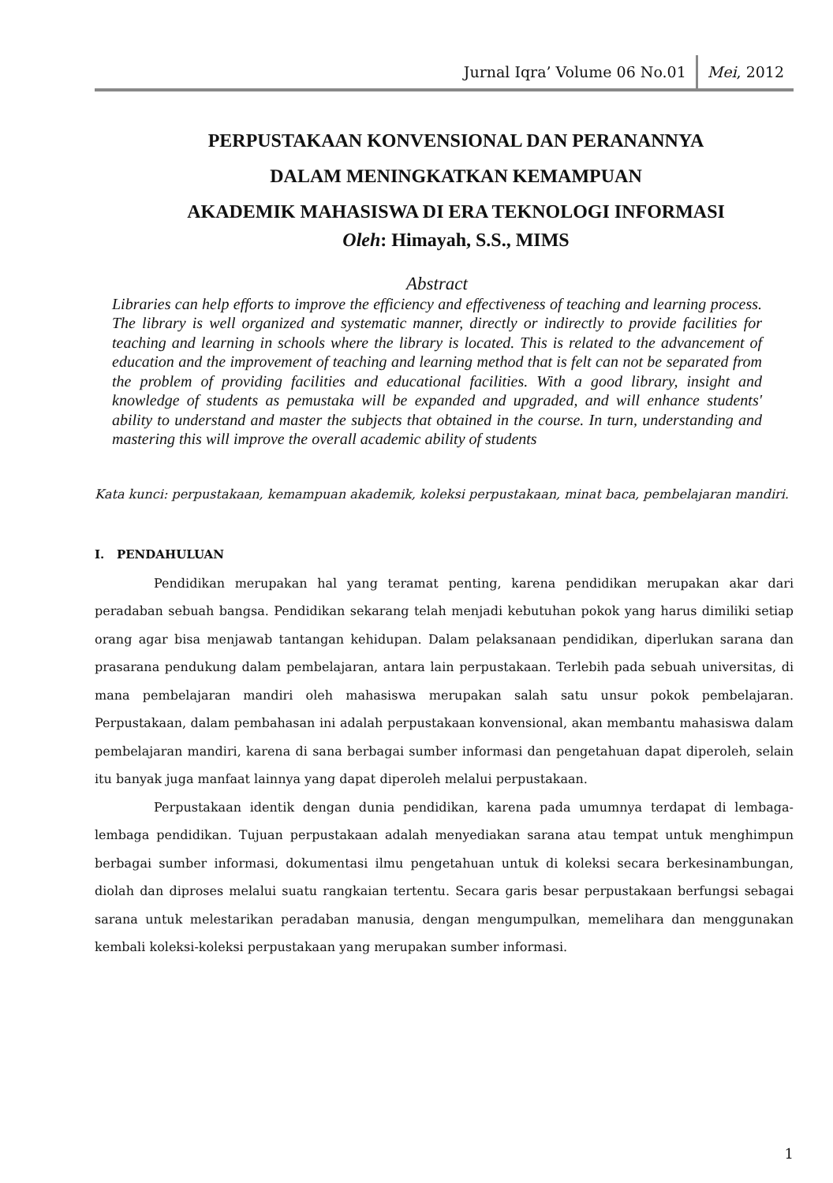Jurnal Iqra’ Volume 06 No.01 Mei, 2012
PERPUSTAKAAN KONVENSIONAL DAN PERANANNYA
DALAM MENINGKATKAN KEMAMPUAN
AKADEMIK MAHASISWA DI ERA TEKNOLOGI INFORMASI
Oleh: Himayah, S.S., MIMS
Abstract
Libraries can help efforts to improve the efficiency and effectiveness of teaching and learning process. The library is well organized and systematic manner, directly or indirectly to provide facilities for teaching and learning in schools where the library is located. This is related to the advancement of education and the improvement of teaching and learning method that is felt can not be separated from the problem of providing facilities and educational facilities. With a good library, insight and knowledge of students as pemustaka will be expanded and upgraded, and will enhance students' ability to understand and master the subjects that obtained in the course. In turn, understanding and mastering this will improve the overall academic ability of students
Kata kunci: perpustakaan, kemampuan akademik, koleksi perpustakaan, minat baca, pembelajaran mandiri.
I. PENDAHULUAN
Pendidikan merupakan hal yang teramat penting, karena pendidikan merupakan akar dari peradaban sebuah bangsa. Pendidikan sekarang telah menjadi kebutuhan pokok yang harus dimiliki setiap orang agar bisa menjawab tantangan kehidupan. Dalam pelaksanaan pendidikan, diperlukan sarana dan prasarana pendukung dalam pembelajaran, antara lain perpustakaan. Terlebih pada sebuah universitas, di mana pembelajaran mandiri oleh mahasiswa merupakan salah satu unsur pokok pembelajaran. Perpustakaan, dalam pembahasan ini adalah perpustakaan konvensional, akan membantu mahasiswa dalam pembelajaran mandiri, karena di sana berbagai sumber informasi dan pengetahuan dapat diperoleh, selain itu banyak juga manfaat lainnya yang dapat diperoleh melalui perpustakaan.
Perpustakaan identik dengan dunia pendidikan, karena pada umumnya terdapat di lembaga-lembaga pendidikan. Tujuan perpustakaan adalah menyediakan sarana atau tempat untuk menghimpun berbagai sumber informasi, dokumentasi ilmu pengetahuan untuk di koleksi secara berkesinambungan, diolah dan diproses melalui suatu rangkaian tertentu. Secara garis besar perpustakaan berfungsi sebagai sarana untuk melestarikan peradaban manusia, dengan mengumpulkan, memelihara dan menggunakan kembali koleksi-koleksi perpustakaan yang merupakan sumber informasi.
1